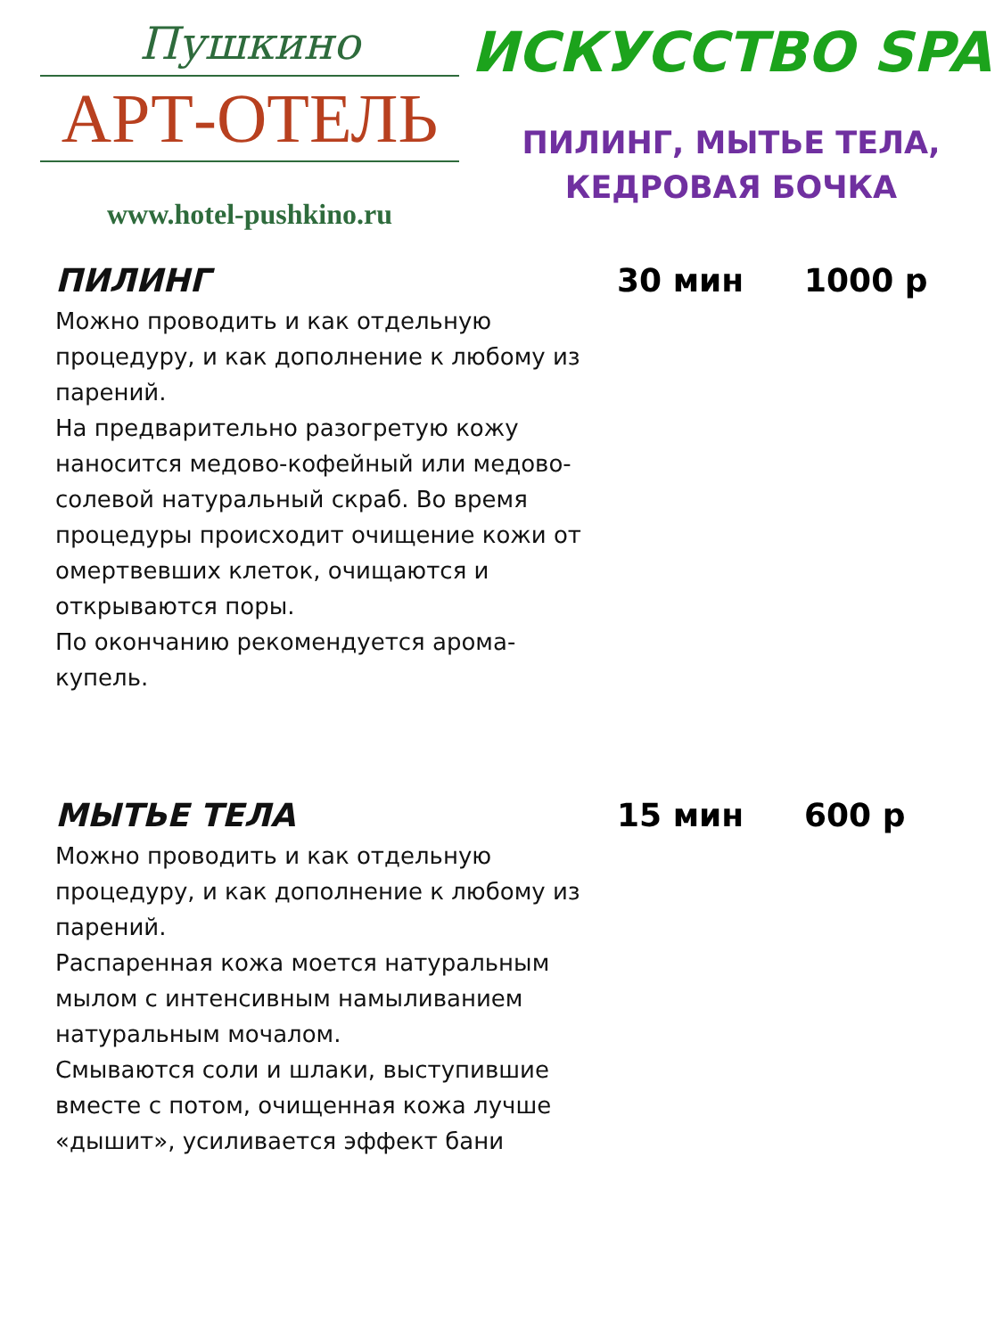Пушкино
АРТ-ОТЕЛЬ
www.hotel-pushkino.ru
ИСКУССТВО SPA
ПИЛИНГ, МЫТЬЕ ТЕЛА,
КЕДРОВАЯ БОЧКА
ПИЛИНГ
Можно проводить и как отдельную процедуру, и как дополнение к любому из парений.
На предварительно разогретую кожу наносится медово-кофейный или медово-солевой натуральный скраб. Во время процедуры происходит очищение кожи от омертвевших клеток, очищаются и открываются поры.
По окончанию рекомендуется арома-купель.
30 мин 1000 р
МЫТЬЕ ТЕЛА
Можно проводить и как отдельную процедуру, и как дополнение к любому из парений.
Распаренная кожа моется натуральным мылом с интенсивным намыливанием натуральным мочалом.
Смываются соли и шлаки, выступившие вместе с потом, очищенная кожа лучше «дышит», усиливается эффект бани
15 мин 600 р